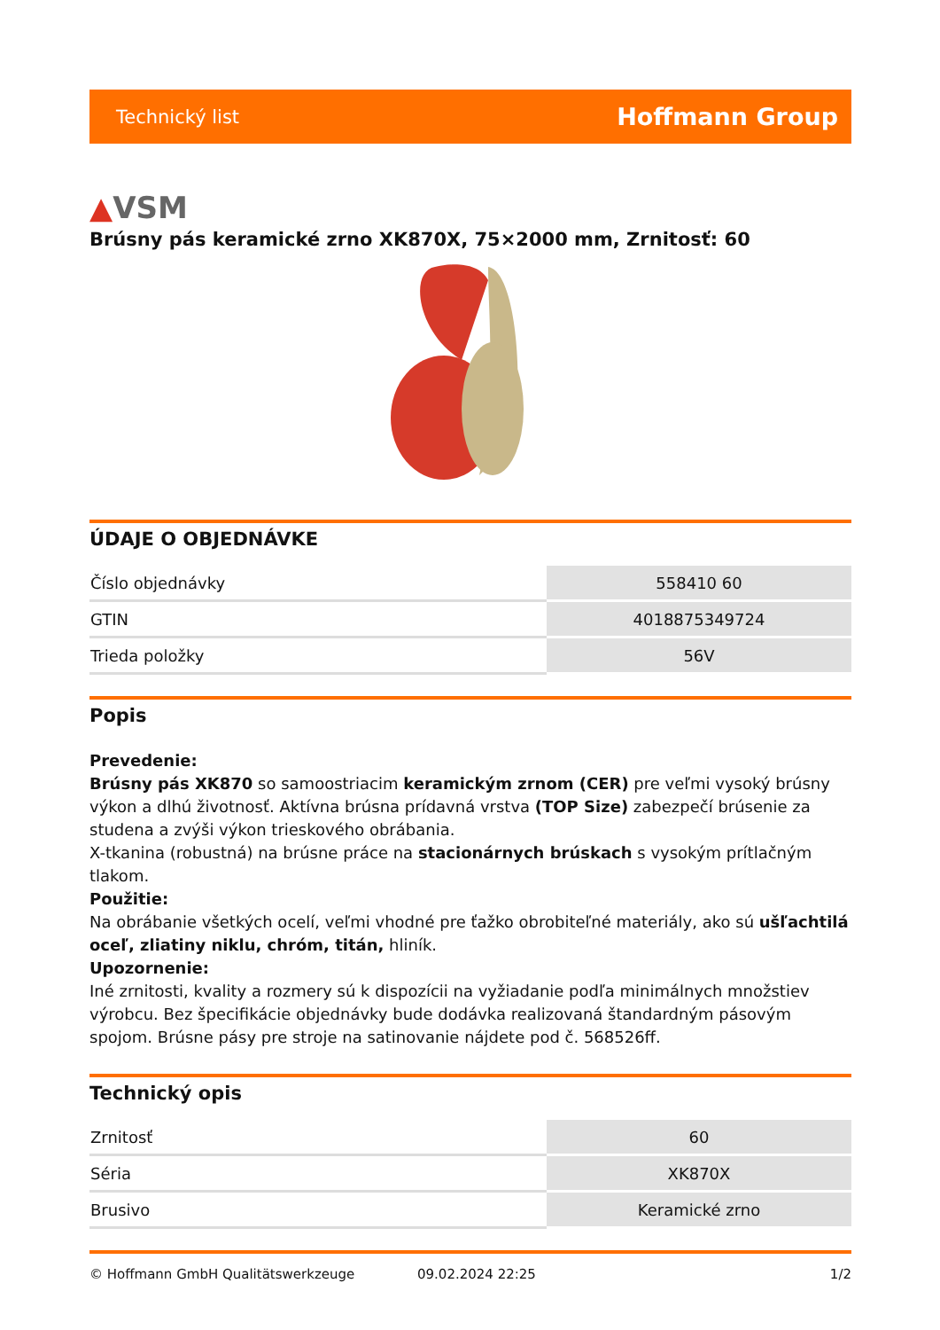Technický list
Hoffmann Group
▲VSM
Brúsny pás keramické zrno XK870X, 75×2000 mm, Zrnitosť: 60
ÚDAJE O OBJEDNÁVKE
| Číslo objednávky | 558410 60 |
| GTIN | 4018875349724 |
| Trieda položky | 56V |
Popis
Prevedenie:
Brúsny pás XK870 so samoostriacim keramickým zrnom (CER) pre veľmi vysoký brúsny výkon a dlhú životnosť. Aktívna brúsna prídavná vrstva (TOP Size) zabezpečí brúsenie za studena a zvýši výkon trieskového obrábania.
X-tkanina (robustná) na brúsne práce na stacionárnych brúskach s vysokým prítlačným tlakom.
Použitie:
Na obrábanie všetkých ocelí, veľmi vhodné pre ťažko obrobiteľné materiály, ako sú ušľachtilá oceľ, zliatiny niklu, chróm, titán, hliník.
Upozornenie:
Iné zrnitosti, kvality a rozmery sú k dispozícii na vyžiadanie podľa minimálnych množstiev výrobcu. Bez špecifikácie objednávky bude dodávka realizovaná štandardným pásovým spojom. Brúsne pásy pre stroje na satinovanie nájdete pod č. 568526ff.
Technický opis
| Zrnitosť | 60 |
| Séria | XK870X |
| Brusivo | Keramické zrno |
© Hoffmann GmbH Qualitätswerkzeuge 09.02.2024 22:25 1/2